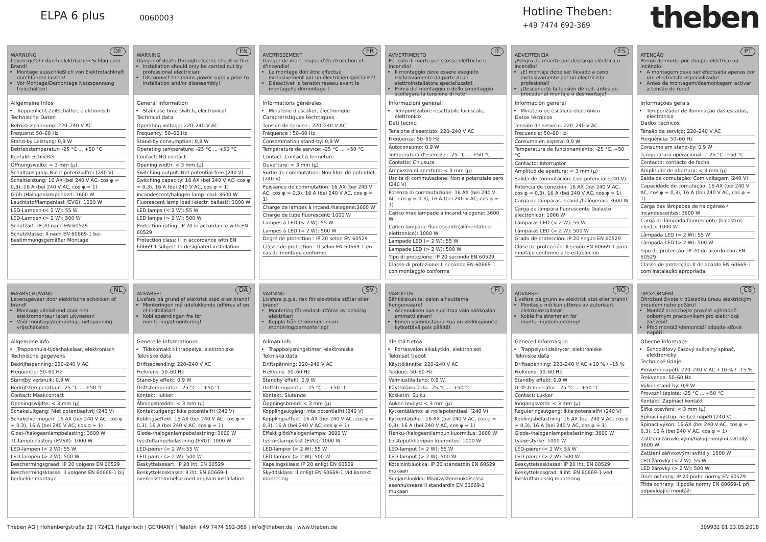ELPA 6 plus
0060003
Hotline Theben:
+49 7474 692-369
theben
DE WARNUNG
Lebensgefahr durch elektrischen Schlag oder Brand!
Montage ausschließlich von Elektrofachkraft durchführen lassen!
Vor Montage/Demontage Netzspannung freischalten!
Allgemeine Infos
Treppenlicht-Zeitschalter, elektronisch
Technische Daten
Betriebsspannung: 220–240 V AC
Frequenz: 50–60 Hz
Stand-by Leistung: 0,9 W
Betriebstemperatur: -25 °C ... +50 °C
Kontakt: Schließer
Öffnungsweite: < 3 mm (µ)
Schaltausgang: Nicht potenzialfrei (240 V)
Schaltleistung: 16 AX (bei 240 V AC, cos φ = 0,3), 16 A (bei 240 V AC, cos φ = 1)
Glüh-/Halogenlampenlast: 3600 W
Leuchtstofflampenlast (EVG): 1000 W
LED-Lampen (< 2 W): 55 W
LED-Lampen (> 2 W): 500 W
Schutzart: IP 20 nach EN 60529
Schutzklasse: II nach EN 60669-1 bei bestimmungsgemäßer Montage
EN WARNING
Danger of death through electric shock or fire!
Installation should only be carried out by professional electrician!
Disconnect the mains power supply prior to installation and/or disassembly!
General information
Staircase time switch, electronical
Technical data
Operating voltage: 220–240 V AC
Frequency: 50–60 Hz
Stand-by consumption: 0,9 W
Operating temperature: -25 °C ... +50 °C
Contact: NO contact
Opening width: < 3 mm (µ)
Switching output: Not potential-free (240 V)
Switching capacity: 16 AX (bei 240 V AC, cos φ = 0,3), 16 A (bei 240 V AC, cos φ = 1)
Incandescent/halogen lamp load: 3600 W
Fluorescent lamp load (electr. ballast): 1000 W
LED lamps (< 2 W): 55 W
LED lamps (> 2 W): 500 W
Protection rating: IP 20 in accordance with EN 60529
Protection class: II in accordance with EN 60669-1 subject to designated installation
FR AVERTISSEMENT
Danger de mort, risque d'électrocution et d'incendie!
Le montage doit être effectué exclusivement par un électricien spécialisé!
Désactiver la tension réseau avant le montage/le démontage !
Informations générales
Minuterie d'escalier, électronique
Caractéristiques techniques
Tension de service : 220–240 V AC
Fréquence : 50–60 Hz
Consommation stand-by: 0,9 W
Température de service: -25 °C ... +50 °C
Contact: Contact à fermeture
Ouverture: < 3 mm (µ)
Sortie de commutation: Non libre de potentiel (240 V)
Puissance de commutation: 16 AX (bei 240 V AC, cos φ = 0,3), 16 A (bei 240 V AC, cos φ = 1)
Charge de lampes à incand./halogène:3600 W
Charge de tube fluorescent: 1000 W
Lampes à LED (< 2 W): 55 W
Lampes à LED (> 2 W): 500 W
Degré de protection : IP 20 selon EN 60529
Classe de protection : II selon EN 60669-1 en cas de montage conforme
IT AVVERTIMENTO
Pericolo di morte per scosse elettriche o incendio!
Il montaggio deve essere eseguito esclusivamente da parte di un elettroinstallatore specializzato!
Prima del montaggio o dello smontaggio scollegare la tensione di rete!
Informazioni generali
Temporizzatore resettabile luci scale, elettronico
Dati tecnici
Tensione d'esercizio: 220–240 V AC
Frequenza: 50–60 Hz
Autoconsumo: 0,9 W
Temperatura d'esercizio: -25 °C ... +50 °C
Contatto: Chiusura
Ampiezza di apertura: < 3 mm (µ)
Uscita di commutazione: Non a potenziale zero (240 V)
Potenza di commutazione: 16 AX (bei 240 V AC, cos φ = 0,3), 16 A (bei 240 V AC, cos φ = 1)
Carico max lampade a incand./alogene: 3600 W
Carico lampade fluorescenti (alimentatore elettronico): 1000 W
Lampade LED (< 2 W): 55 W
Lampade LED (> 2 W): 500 W
Tipo di protezione: IP 20 secondo EN 60529
Classe di protezione: II secondo EN 60669-1 con montaggio conforme
ES ADVERTENCIA
¡Peligro de muerte por descarga eléctrica o incendio!
¡El montaje debe ser llevado a cabo exclusivamente por un electricista profesional!
¡Desconecte la tensión de red, antes de proceder al montaje o desmontaje!
Información general
Minutero de escalera electrónico
Datos técnicos
Tensión de servicio: 220–240 V AC
Frecuencia: 50–60 Hz
Consumo en espera: 0,9 W
Temperatura de funcionamiento: -25 °C..+50 °C
Contacto: Interruptor
Amplitud de apertura: < 3 mm (µ)
Salida de conmutación: Con potencial (240 V)
Potencia de conexión: 16 AX (bei 240 V AC, cos φ = 0,3), 16 A (bei 240 V AC, cos φ = 1)
Carga de lámparas incand./halógenas: 3600 W
Carga de lámpara fluorescente (balasto electrónico): 1000 W
Lámparas LED (< 2 W): 55 W
Lámparas LED (> 2 W): 500 W
Grado de protección: IP 20 según EN 60529
Clase de protección: II según EN 60669-1 para montaje conforme a lo establecido
PT ATENÇÃO
Perigo de morte por choque eléctrico ou incêndio!
A montagem deve ser efectuada apenas por um electricista especializado!
Antes da montagem/desmontagem activar a tensão de rede!
Informações gerais
Temporizador de iluminação das escadas, electrónico
Dados técnicos
Tensão de serviço: 220–240 V AC
Frequência: 50–60 Hz
Consumo em stand-by: 0,9 W
Temperatura operacional: : -25 °C..+50 °C
Contacto: contacto de fecho
Amplitude de abertura: < 3 mm (µ)
Saída de comutação: Com voltagem (240 V)
Capacidade de comutação: 16 AX (bei 240 V AC, cos φ = 0,3), 16 A (bei 240 V AC, cos φ = 1)
Carga das lâmpadas de halogéneo / incandescentes: 3600 W
Carga de lâmpada fluorescente (balastros elect.): 1000 W
Lâmpada LED (< 2 W): 55 W
Lâmpada LED (> 2 W): 500 W
Tipo de protecção: IP 20 de acordo com EN 60529
Classe de protecção: II de acordo EN 60669-1 com instalação apropriada
NL WAARSCHUWING
Levensgevaar door elektrische schokken of brand!
Montage uitsluitend door een elektromonteur laten uitvoeren!
Vóór montage/demontage netspanning vrijschakelen
Allgemene info
Trappenhuis-tijdschakelaar, elektronisch
Technische gegevens
Bedrijfsspanning: 220–240 V AC
Frequentie: 50–60 Hz
Standby verbruik: 0,9 W
Bedrijfstemperatuur: -25 °C ... +50 °C
Contact: Maakcontact
Openingswijdte: < 3 mm (µ)
Schakeluitgang: Niet potentiaalvrij (240 V)
Schakelvermogen: 16 AX (bei 240 V AC, cos φ = 0,3), 16 A (bei 240 V AC, cos φ = 1)
Gloei-/halogeenlampbelasting: 3600 W
TL-lampbelasting (EVSA): 1000 W
LED-lampen (< 2 W): 55 W
LED-lampen (> 2 W): 500 W
Beschermingsgraad: IP 20 volgens EN 60529
Beschermingsklasse: II volgens EN 60669-1 bij bedoelde montage
DA ADVARSEL
Livsfare på grund af elektrisk stød eller brand!
Monteringen må udelukkende udføres af en el-installatør!
Kobl spændingen fra før montering/afmontering!
Generelle informationer
Tidskontakt til trappelys, elektroniske
Tekniske data
Driftsspænding: 220–240 V AC
Frekvens: 50–60 Hz
Stand-by effekt: 0,9 W
Driftstemperatur: -25 °C ... +50 °C
Kontakt: lukker
Åbningsbredde: < 3 mm (µ)
Kontaktudgang: ikke potentialfri (240 V)
Koblingseffekt: 16 AX (bei 240 V AC, cos φ = 0,3), 16 A (bei 240 V AC, cos φ = 1)
Gløde-/halogenlampebelastning: 3600 W
Lysstoflampebelastning (EVG): 1000 W
LED-pærer (< 2 W): 55 W
LED-pærer (> 2 W): 500 W
Beskyttelsesart: IP 20 iht. EN 60529
Beskyttelsesklasse: II iht. EN 60669-1 i overensstemmelse med angiven installation
SV VARNING
Livsfara p.g.a. risk för elektriska stötar eller brand!
Montering får endast utföras av behörig elektriker!
Koppla från strömmen innan montering/demontering!
Allmän info
Trappbelysningstimer, elektroniska
Tekniska data
Driftspänning: 220–240 V AC
Frekvens: 50–60 Hz
Standby effekt: 0,9 W
Driftstemperatur: -25 °C ... +50 °C
Kontakt: Slutande
Öppningsbredd: < 3 mm (µ)
Kopplingsutgång: inte potentialfri (240 V)
Kopplingseffekt: 16 AX (bei 240 V AC, cos φ = 0,3), 16 A (bei 240 V AC, cos φ = 1)
Effekt glöd/halogenlampa: 3600 W
Lysrörslampslast (EVG): 1000 W
LED-lampor (< 2 W): 55 W
LED-lampor (> 2 W): 500 W
Kapslingsklass: IP 20 enligt EN 60529
Skyddsklass: II enligt EN 60669-1 vid korrekt montering
FI VAROITUS
Sähköiskun tai palon aiheuttama hengenvaara!
Asennuksen saa suorittaa vain sähköalan ammattilainen!
Ennen asennusta/purkua on verkkojännite kytkettävä pois päältä!
Yleistä tietoa
Porrasvalon aikakytkin, elektroniset
Tekniset tiedot
Käyttöjännite: 220–240 V AC
Taajuus: 50–60 Hz
Valmiustila teho: 0,9 W
Käyttölämpötila: -25 °C ... +50 °C
Kosketin: Sulku
Aukon leveys: < 3 mm (µ)
Kytkentälähtö: ei nollapotentiaali (240 V)
Kytkentäteho : 16 AX (bei 240 V AC, cos φ = 0,3), 16 A (bei 240 V AC, cos φ = 1)
Hehku-/halogeenilampun kuormitus: 3600 W
Loisteputkilampun kuormitus: 1000 W
LED-lamput (< 2 W): 55 W
LED-lamput (> 2 W): 500 W
Koteloíntiluokka: IP 20 standardin EN 60529 mukaan
Suojausluokka: Määräystenmukaisessa asennuksessa II standardin EN 60669-1 mukaan
NO ADVARSEL
Livsfare på grunn av elektrisk støt eller brann!
Montasje må kun utføres av autorisert elektroinstallatør!
Koble fra strømmen før montering/demontering!
Generell informasjon
Trappelys-tidsbryter, elektroniske
Tekniske data
Driftsspenning: 220–240 V AC +10 % / –15 %
Frekvens: 50–60 Hz
Standby effekt: 0,9 W
Driftstemperatur: -25 °C ... +50 °C
Contact: Lukker
Inngangsverdi: < 3 mm (µ)
Reguleringsutgang: ikke potensialfri (240 V)
Koblingsbelastning: 16 AX (bei 240 V AC, cos φ = 0,3), 16 A (bei 240 V AC, cos φ = 1)
Gløde-/halogenlampebelastning: 3600 W
Lysrørstyrke: 1000 W
LED-pærer (< 2 W): 55 W
LED-pærer (> 2 W): 500 W
Beskyttelsesklasse: IP 20 iht. EN 60529
Beskyttelsesgrad: II iht. EN 60669-1 ved forskriftsmessig montering
CS UPOZORNĚNÍ
Ohrožení života v důsledku úrazu elektrickým proudem nebo požáru!
Montáž si nechejte provést výhradně odborným pracovníkem pro elektrická zařízení!
Před montáží/demontáží odpojte síťové napětí!
Obecné informace
Schodišťový časový světelný spínač, elektronický
Technické údaje
Provozní napětí: 220–240 V AC +10 % / –15 %
Frekvence: 50–60 Hz
Výkon stand-by: 0,9 W
Provozní teplota: -25 °C ... +50 °C
Kontakt: Zapínací kontakt
Šířka otevření: < 3 mm (µ)
Spínací výstup: ne bez napětí (240 V)
Spínací výkon: 16 AX (bei 240 V AC, cos φ = 0,3), 16 A (bei 240 V AC, cos φ = 1)
Zatížení žárovkovými/halogenovými svítidly: 3600 W
Zatížení zářivkovými svítidly: 1000 W
LED žárovky (< 2 W): 55 W
LED žárovky (> 2 W): 500 W
Druh ochrany: IP 20 podle normy EN 60529
Třída ochrany: II podle normy EN 60669-1 při odpovídající montáži
Theben AG | Hohenbergstraße 32 | 72401 Haigerloch | GERMANY | Telefon +49 7474 692-369 | info@theben.de | www.theben.de 309932 01 23.05.2018